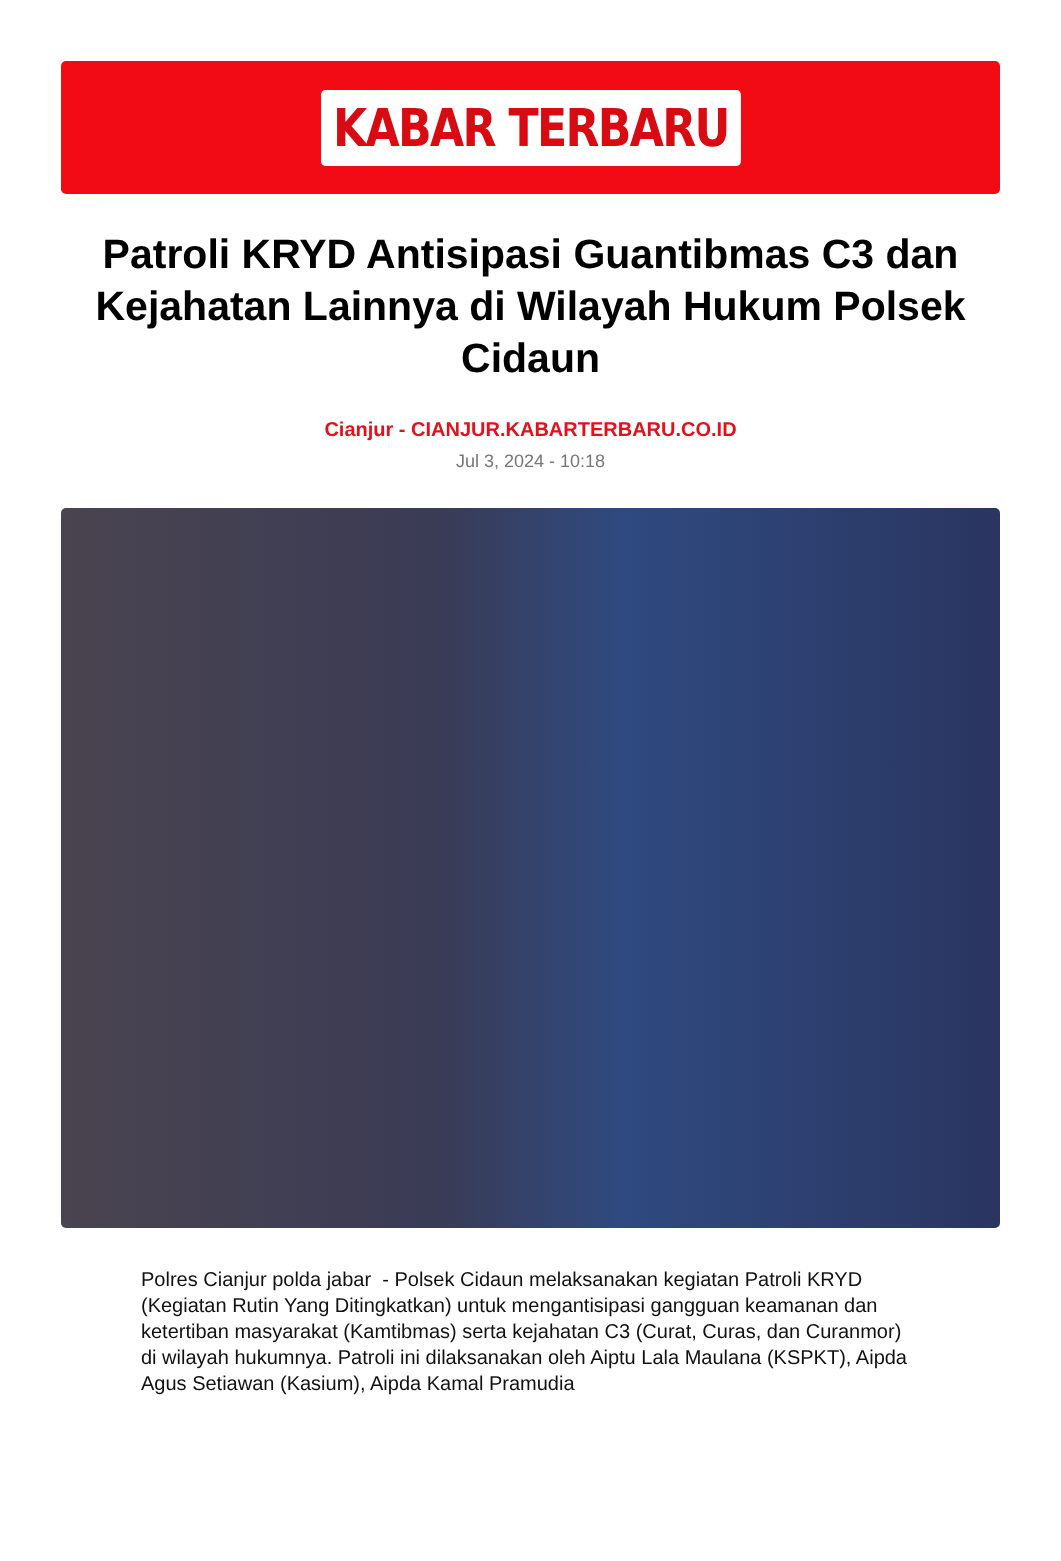KABAR TERBARU
Patroli KRYD Antisipasi Guantibmas C3 dan Kejahatan Lainnya di Wilayah Hukum Polsek Cidaun
Cianjur - CIANJUR.KABARTERBARU.CO.ID
Jul 3, 2024 - 10:18
Polres Cianjur polda jabar - Polsek Cidaun melaksanakan kegiatan Patroli KRYD (Kegiatan Rutin Yang Ditingkatkan) untuk mengantisipasi gangguan keamanan dan ketertiban masyarakat (Kamtibmas) serta kejahatan C3 (Curat, Curas, dan Curanmor) di wilayah hukumnya. Patroli ini dilaksanakan oleh Aiptu Lala Maulana (KSPKT), Aipda Agus Setiawan (Kasium), Aipda Kamal Pramudia